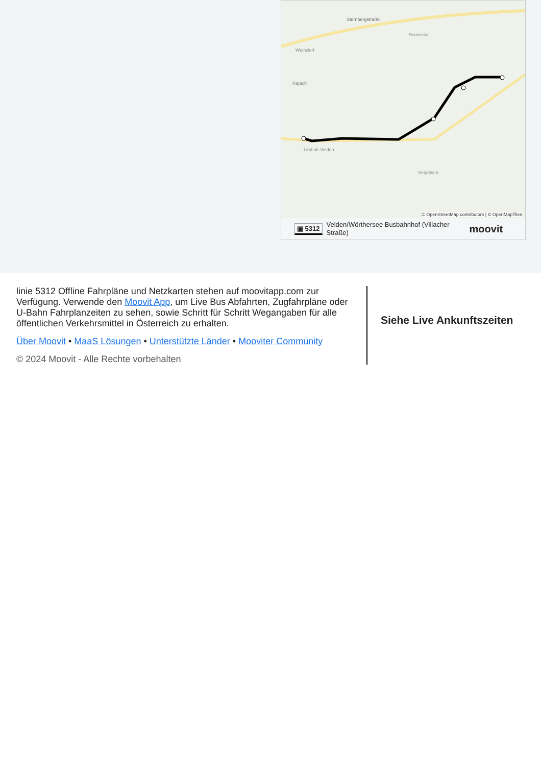Sternbergstraße
Weinzierl
Sonnental
Rajach
Lind ob Velden
Selpritsch
© OpenStreetMap contributors | © OpenMapTiles
▣ 5312 Velden/Wörthersee Busbahnhof (Villacher Straße) moovit
linie 5312 Offline Fahrpläne und Netzkarten stehen auf moovitapp.com zur Verfügung. Verwende den Moovit App, um Live Bus Abfahrten, Zugfahrpläne oder U-Bahn Fahrplanzeiten zu sehen, sowie Schritt für Schritt Wegangaben für alle öffentlichen Verkehrsmittel in Österreich zu erhalten.
Über Moovit • MaaS Lösungen • Unterstützte Länder • Mooviter Community
© 2024 Moovit - Alle Rechte vorbehalten
Siehe Live Ankunftszeiten